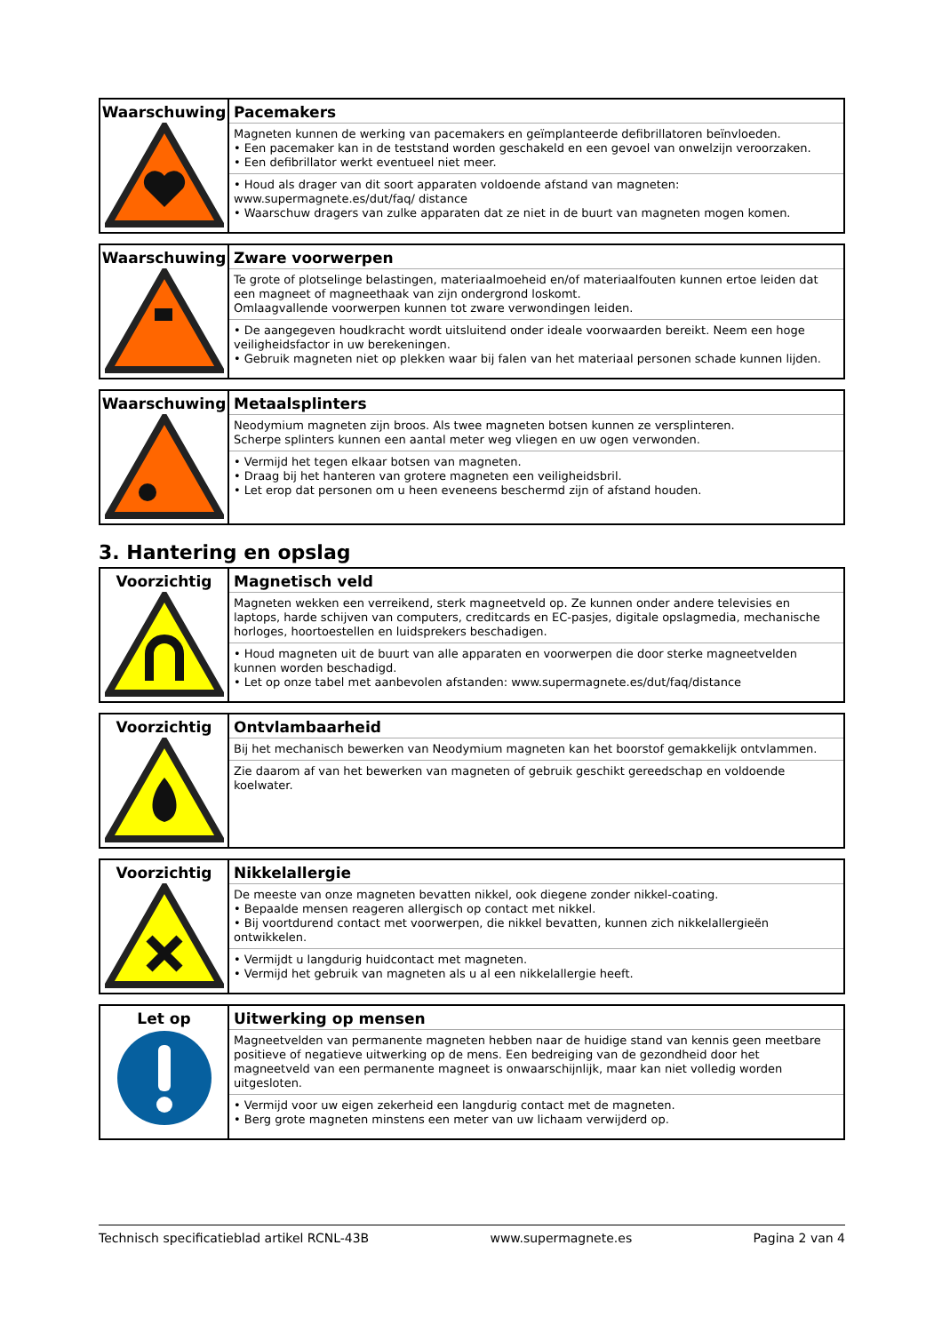| Waarschuwing | Pacemakers Magneten kunnen de werking van pacemakers en geïmplanteerde defibrillatoren beïnvloeden. • Een pacemaker kan in de teststand worden geschakeld en een gevoel van onwelzijn veroorzaken. • Een defibrillator werkt eventueel niet meer. • Houd als drager van dit soort apparaten voldoende afstand van magneten: www.supermagnete.es/dut/faq/ distance • Waarschuw dragers van zulke apparaten dat ze niet in de buurt van magneten mogen komen. |
| Waarschuwing | Zware voorwerpen Te grote of plotselinge belastingen, materiaalmoeheid en/of materiaalfouten kunnen ertoe leiden dat een magneet of magneethaak van zijn ondergrond loskomt. Omlaagvallende voorwerpen kunnen tot zware verwondingen leiden. • De aangegeven houdkracht wordt uitsluitend onder ideale voorwaarden bereikt. Neem een hoge veiligheidsfactor in uw berekeningen. • Gebruik magneten niet op plekken waar bij falen van het materiaal personen schade kunnen lijden. |
| Waarschuwing | Metaalsplinters Neodymium magneten zijn broos. Als twee magneten botsen kunnen ze versplinteren. Scherpe splinters kunnen een aantal meter weg vliegen en uw ogen verwonden. • Vermijd het tegen elkaar botsen van magneten. • Draag bij het hanteren van grotere magneten een veiligheidsbril. • Let erop dat personen om u heen eveneens beschermd zijn of afstand houden. |
3. Hantering en opslag
| Voorzichtig | Magnetisch veld Magneten wekken een verreikend, sterk magneetveld op. Ze kunnen onder andere televisies en laptops, harde schijven van computers, creditcards en EC-pasjes, digitale opslagmedia, mechanische horloges, hoortoestellen en luidsprekers beschadigen. • Houd magneten uit de buurt van alle apparaten en voorwerpen die door sterke magneetvelden kunnen worden beschadigd. • Let op onze tabel met aanbevolen afstanden: www.supermagnete.es/dut/faq/distance |
| Voorzichtig | Ontvlambaarheid Bij het mechanisch bewerken van Neodymium magneten kan het boorstof gemakkelijk ontvlammen. Zie daarom af van het bewerken van magneten of gebruik geschikt gereedschap en voldoende koelwater. |
| Voorzichtig | Nikkelallergie De meeste van onze magneten bevatten nikkel, ook diegene zonder nikkel-coating. • Bepaalde mensen reageren allergisch op contact met nikkel. • Bij voortdurend contact met voorwerpen, die nikkel bevatten, kunnen zich nikkelallergieën ontwikkelen. • Vermijdt u langdurig huidcontact met magneten. • Vermijd het gebruik van magneten als u al een nikkelallergie heeft. |
| Let op | Uitwerking op mensen Magneetvelden van permanente magneten hebben naar de huidige stand van kennis geen meetbare positieve of negatieve uitwerking op de mens. Een bedreiging van de gezondheid door het magneetveld van een permanente magneet is onwaarschijnlijk, maar kan niet volledig worden uitgesloten. • Vermijd voor uw eigen zekerheid een langdurig contact met de magneten. • Berg grote magneten minstens een meter van uw lichaam verwijderd op. |
Technisch specificatieblad artikel RCNL-43B www.supermagnete.es Pagina 2 van 4